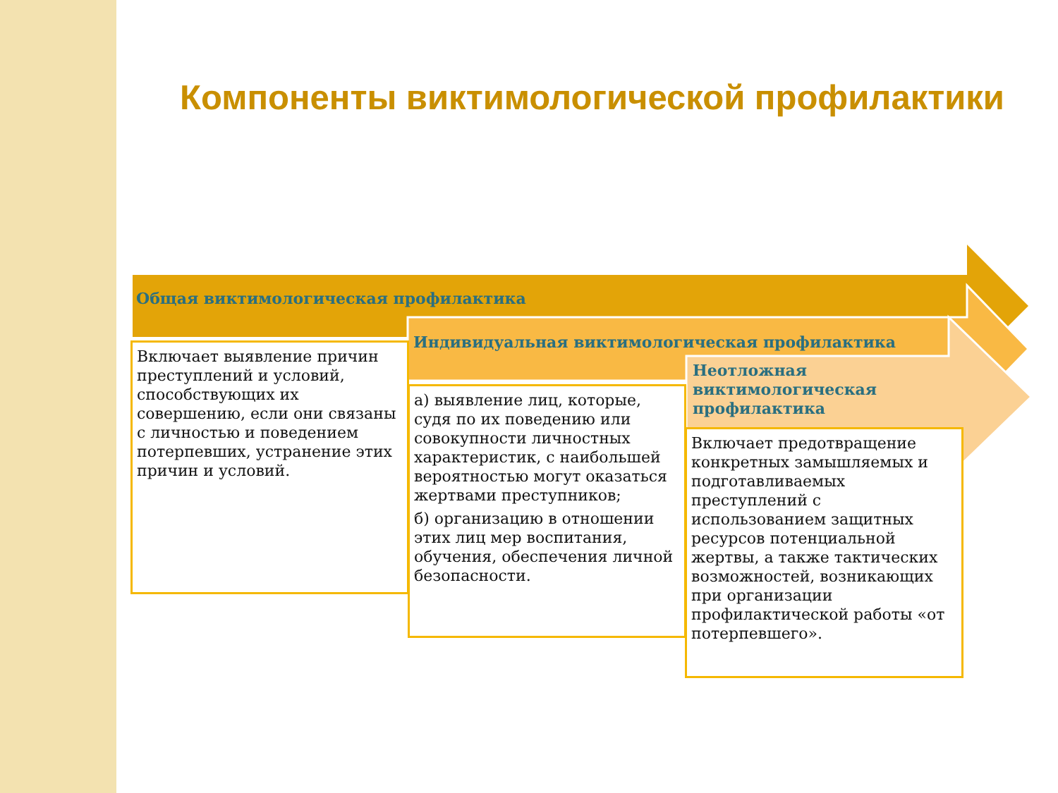Компоненты виктимологической профилактики
Общая виктимологическая профилактика
Индивидуальная виктимологическая профилактика
Неотложная виктимологическая профилактика
Включает выявление причин преступлений и условий, способствующих их совершению, если они связаны с личностью и поведением потерпевших, устранение этих причин и условий.
а) выявление лиц, которые, судя по их поведению или совокупности личностных характеристик, с наибольшей вероятностью могут оказаться жертвами преступников;
б) организацию в отношении этих лиц мер воспитания, обучения, обеспечения личной безопасности.
Включает предотвращение конкретных замышляемых и подготавливаемых преступлений с использованием защитных ресурсов потенциальной жертвы, а также тактических возможностей, возникающих при организации профилактической работы «от потерпевшего».